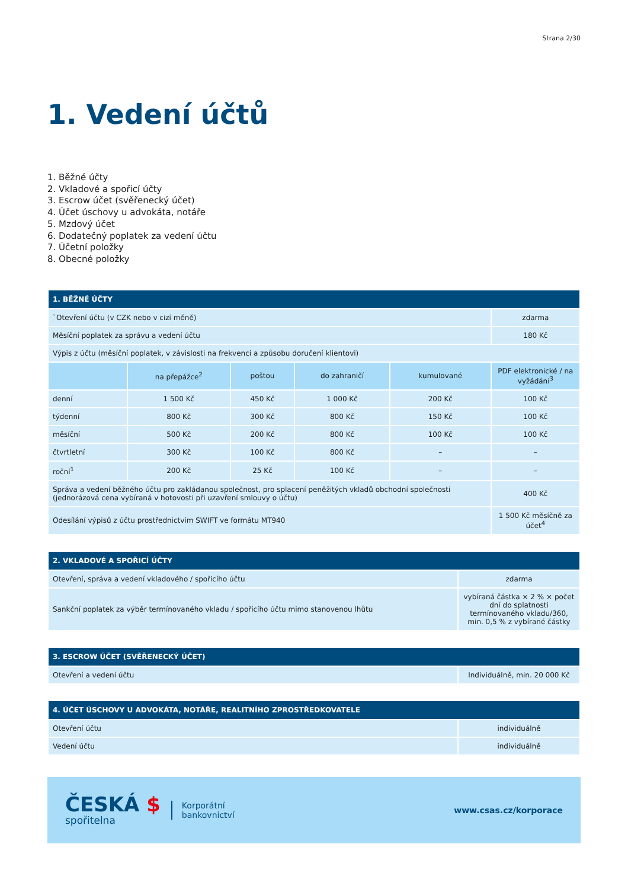Strana 2/30
1. Vedení účtů
1. Běžné účty
2. Vkladové a spořicí účty
3. Escrow účet (svěřenecký účet)
4. Účet úschovy u advokáta, notáře
5. Mzdový účet
6. Dodatečný poplatek za vedení účtu
7. Účetní položky
8. Obecné položky
| 1. BĚŽNÉ ÚČTY | | | | | |
| --- | --- | --- | --- | --- | --- |
| `Otevření účtu (v CZK nebo v cizí měně) | | | | | zdarma |
| Měsíční poplatek za správu a vedení účtu | | | | | 180 Kč |
| Výpis z účtu (měsíční poplatek, v závislosti na frekvenci a způsobu doručení klientovi) | | | | | |
| | na přepážce<sup>2</sup> | poštou | do zahraničí | kumulované | PDF elektronické / na vyžádání<sup>3</sup> |
| denní | 1 500 Kč | 450 Kč | 1 000 Kč | 200 Kč | 100 Kč |
| týdenní | 800 Kč | 300 Kč | 800 Kč | 150 Kč | 100 Kč |
| měsíční | 500 Kč | 200 Kč | 800 Kč | 100 Kč | 100 Kč |
| čtvrtletní | 300 Kč | 100 Kč | 800 Kč | – | – |
| roční<sup>1</sup> | 200 Kč | 25 Kč | 100 Kč | – | – |
| Správa a vedení běžného účtu pro zakládanou společnost, pro splacení peněžitých vkladů obchodní společnosti (jednorázová cena vybíraná v hotovosti při uzavření smlouvy o účtu) | | | | | 400 Kč |
| Odesílání výpisů z účtu prostřednictvím SWIFT ve formátu MT940 | | | | | 1 500 Kč měsíčně za účet<sup>4</sup> |
| 2. VKLADOVÉ A SPOŘICÍ ÚČTY | |
| --- | --- |
| Otevření, správa a vedení vkladového / spořicího účtu | zdarma |
| Sankční poplatek za výběr termínovaného vkladu / spořicího účtu mimo stanovenou lhůtu | vybíraná částka × 2 % × počet dní do splatnosti termínovaného vkladu/360, min. 0,5 % z vybírané částky |
| 3. ESCROW ÚČET (SVĚŘENECKÝ ÚČET) | |
| --- | --- |
| Otevření a vedení účtu | Individuálně, min. 20 000 Kč |
| 4. ÚČET ÚSCHOVY U ADVOKÁTA, NOTÁŘE, REALITNÍHO ZPROSTŘEDKOVATELE | |
| --- | --- |
| Otevření účtu | individuálně |
| Vedení účtu | individuálně |
ČESKÁ $
spořitelna
Korporátní
bankovnictví
www.csas.cz/korporace